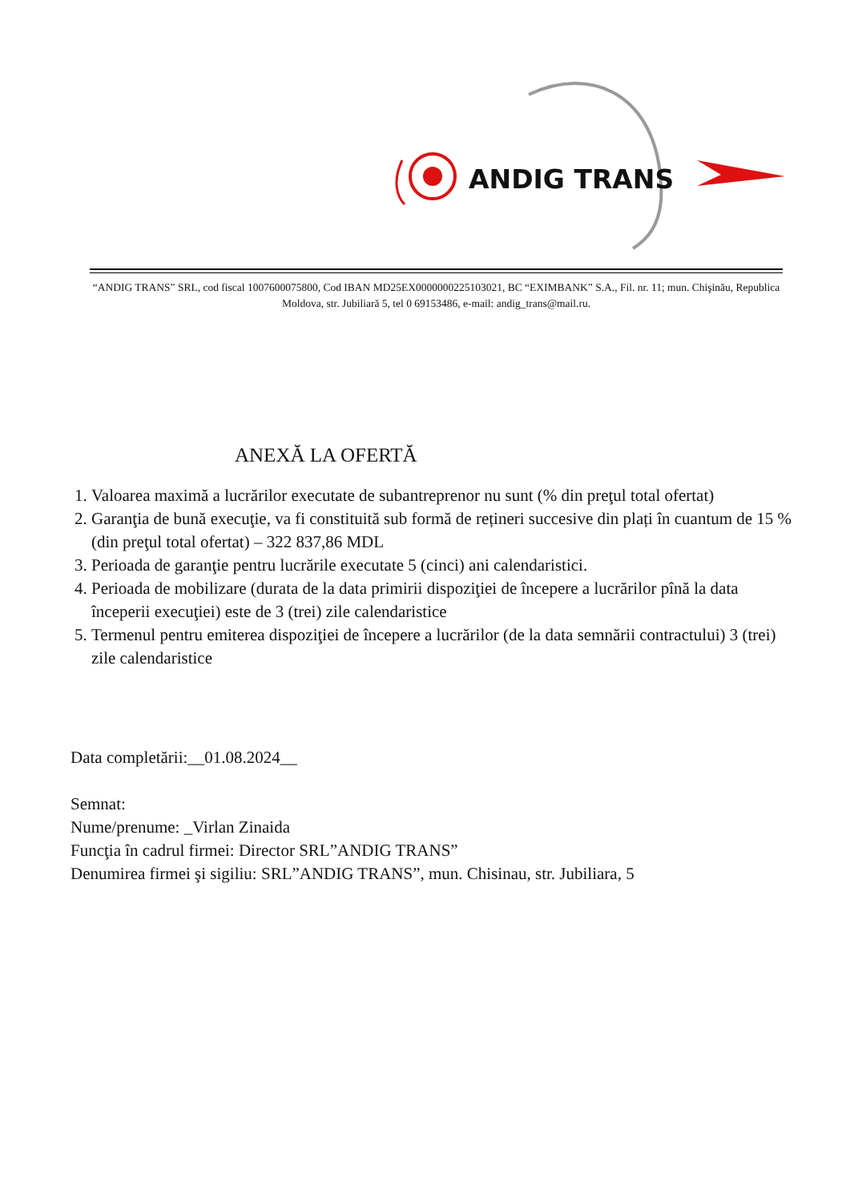ANDIG TRANS
“ANDIG TRANS” SRL, cod fiscal 1007600075800, Cod IBAN MD25EX0000000225103021, BC “EXIMBANK” S.A., Fil. nr. 11; mun. Chişinău, Republica Moldova, str. Jubiliară 5, tel 0 69153486, e-mail: andig_trans@mail.ru.
ANEXĂ LA OFERTĂ
1. Valoarea maximă a lucrărilor executate de subantreprenor nu sunt (% din preţul total ofertat)
2. Garanţia de bună execuţie, va fi constituită sub formă de rețineri succesive din plați în cuantum de 15 % (din preţul total ofertat) – 322 837,86 MDL
3. Perioada de garanţie pentru lucrările executate 5 (cinci) ani calendaristici.
4. Perioada de mobilizare (durata de la data primirii dispoziţiei de începere a lucrărilor pînă la data începerii execuţiei) este de 3 (trei) zile calendaristice
5. Termenul pentru emiterea dispoziţiei de începere a lucrărilor (de la data semnării contractului) 3 (trei) zile calendaristice
Data completării:__01.08.2024__
Semnat:
Nume/prenume: _Virlan Zinaida
Funcţia în cadrul firmei: Director SRL”ANDIG TRANS”
Denumirea firmei şi sigiliu: SRL”ANDIG TRANS”, mun. Chisinau, str. Jubiliara, 5